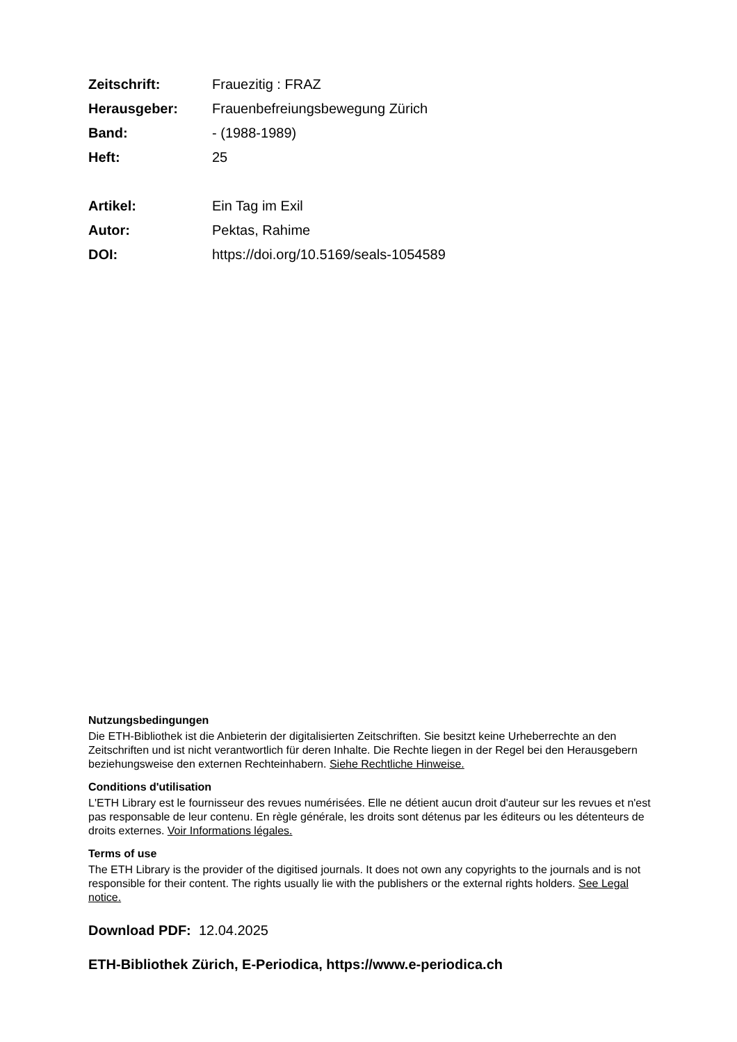Zeitschrift: Frauezitig : FRAZ
Herausgeber: Frauenbefreiungsbewegung Zürich
Band: - (1988-1989)
Heft: 25
Artikel: Ein Tag im Exil
Autor: Pektas, Rahime
DOI: https://doi.org/10.5169/seals-1054589
Nutzungsbedingungen
Die ETH-Bibliothek ist die Anbieterin der digitalisierten Zeitschriften. Sie besitzt keine Urheberrechte an den Zeitschriften und ist nicht verantwortlich für deren Inhalte. Die Rechte liegen in der Regel bei den Herausgebern beziehungsweise den externen Rechteinhabern. Siehe Rechtliche Hinweise.
Conditions d'utilisation
L'ETH Library est le fournisseur des revues numérisées. Elle ne détient aucun droit d'auteur sur les revues et n'est pas responsable de leur contenu. En règle générale, les droits sont détenus par les éditeurs ou les détenteurs de droits externes. Voir Informations légales.
Terms of use
The ETH Library is the provider of the digitised journals. It does not own any copyrights to the journals and is not responsible for their content. The rights usually lie with the publishers or the external rights holders. See Legal notice.
Download PDF: 12.04.2025
ETH-Bibliothek Zürich, E-Periodica, https://www.e-periodica.ch